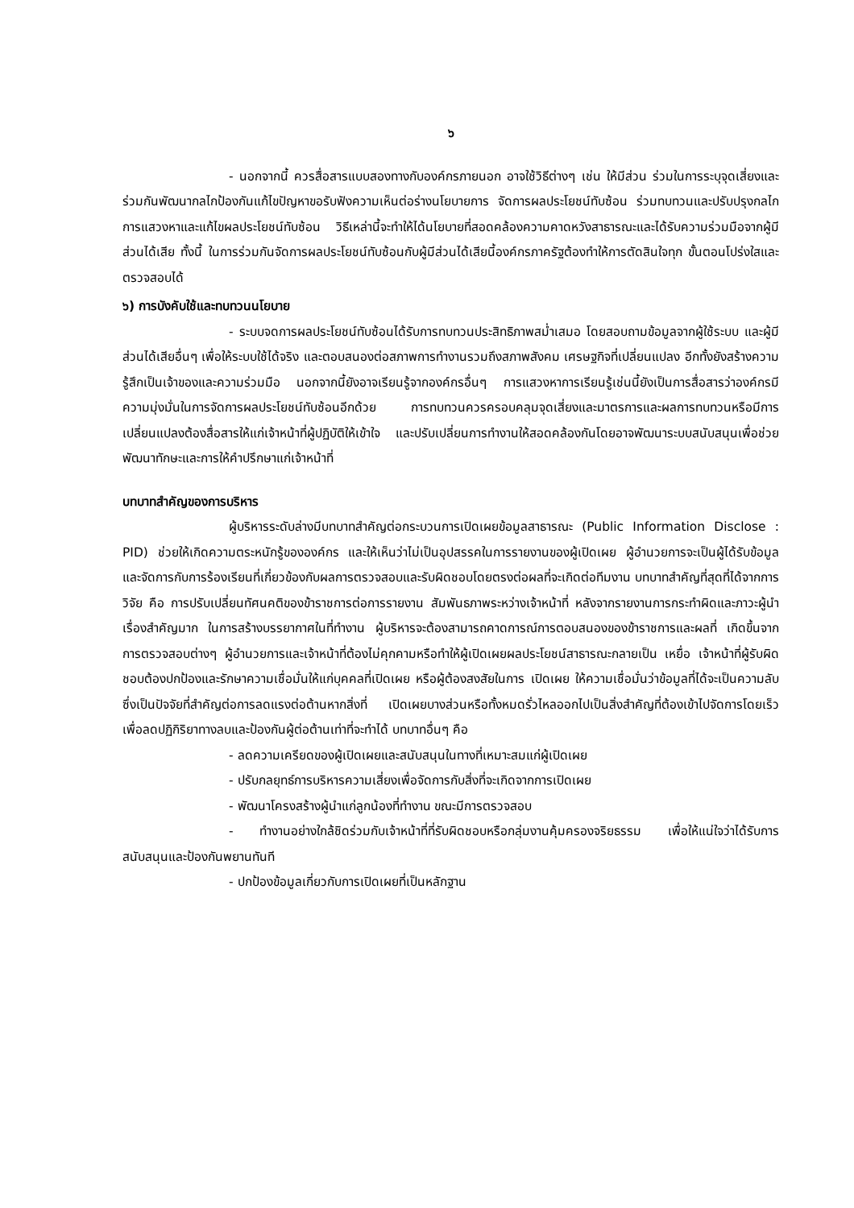๖
- นอกจากนี้ ควรสื่อสารแบบสองทางกับองค์กรภายนอก อาจใช้วิธีต่างๆ เช่น ให้มีส่วน ร่วมในการระบุจุดเสี่ยงและร่วมกันพัฒนากลไกป้องกันแก้ไขปัญหาขอรับฟังความเห็นต่อร่างนโยบายการ จัดการผลประโยชน์ทับซ้อน ร่วมทบทวนและปรับปรุงกลไกการแสวงหาและแก้ไขผลประโยชน์ทับซ้อน วิธีเหล่านี้จะทำให้ได้นโยบายที่สอดคล้องความคาดหวังสาธารณะและได้รับความร่วมมือจากผู้มีส่วนได้เสีย ทั้งนี้ ในการร่วมกันจัดการผลประโยชน์ทับซ้อนกับผู้มีส่วนได้เสียนี้องค์กรภาครัฐต้องทำให้การตัดสินใจทุก ขั้นตอนโปร่งใสและตรวจสอบได้
๖) การบังคับใช้และทบทวนนโยบาย
- ระบบจดการผลประโยชน์ทับซ้อนได้รับการทบทวนประสิทธิภาพสม่ำเสมอ โดยสอบถามข้อมูลจากผู้ใช้ระบบ และผู้มีส่วนได้เสียอื่นๆ เพื่อให้ระบบใช้ได้จริง และตอบสนองต่อสภาพการทำงานรวมถึงสภาพสังคม เศรษฐกิจที่เปลี่ยนแปลง อีกทั้งยังสร้างความรู้สึกเป็นเจ้าของและความร่วมมือ นอกจากนี้ยังอาจเรียนรู้จากองค์กรอื่นๆ การแสวงหาการเรียนรู้เช่นนี้ยังเป็นการสื่อสารว่าองค์กรมีความมุ่งมั่นในการจัดการผลประโยชน์ทับซ้อนอีกด้วย การทบทวนควรครอบคลุมจุดเสี่ยงและมาตรการและผลการทบทวนหรือมีการเปลี่ยนแปลงต้องสื่อสารให้แก่เจ้าหน้าที่ผู้ปฏิบัติให้เข้าใจ และปรับเปลี่ยนการทำงานให้สอดคล้องกันโดยอาจพัฒนาระบบสนับสนุนเพื่อช่วยพัฒนาทักษะและการให้คำปรึกษาแก่เจ้าหน้าที่
บทบาทสำคัญของการบริหาร
ผู้บริหารระดับล่างมีบทบาทสำคัญต่อกระบวนการเปิดเผยข้อมูลสาธารณะ (Public Information Disclose : PID) ช่วยให้เกิดความตระหนักรู้ขององค์กร และให้เห็นว่าไม่เป็นอุปสรรคในการรายงานของผู้เปิดเผย ผู้อำนวยการจะเป็นผู้ได้รับข้อมูลและจัดการกับการร้องเรียนที่เกี่ยวข้องกับผลการตรวจสอบและรับผิดชอบโดยตรงต่อผลที่จะเกิดต่อทีมงาน บทบาทสำคัญที่สุดที่ได้จากการวิจัย คือ การปรับเปลี่ยนทัศนคติของข้าราชการต่อการรายงาน สัมพันธภาพระหว่างเจ้าหน้าที่ หลังจากรายงานการกระทำผิดและภาวะผู้นำเรื่องสำคัญมาก ในการสร้างบรรยากาศในที่ทำงาน ผู้บริหารจะต้องสามารถคาดการณ์การตอบสนองของข้าราชการและผลที่ เกิดขึ้นจากการตรวจสอบต่างๆ ผู้อำนวยการและเจ้าหน้าที่ต้องไม่คุกคามหรือทำให้ผู้เปิดเผยผลประโยชน์สาธารณะกลายเป็น เหยื่อ เจ้าหน้าที่ผู้รับผิดชอบต้องปกป้องและรักษาความเชื่อมั่นให้แก่บุคคลที่เปิดเผย หรือผู้ต้องสงสัยในการ เปิดเผย ให้ความเชื่อมั่นว่าข้อมูลที่ได้จะเป็นความลับซึ่งเป็นปัจจัยที่สำคัญต่อการลดแรงต่อต้านหากสิ่งที่ เปิดเผยบางส่วนหรือทั้งหมดรั่วไหลออกไปเป็นสิ่งสำคัญที่ต้องเข้าไปจัดการโดยเร็ว เพื่อลดปฏิกิริยาทางลบและป้องกันผู้ต่อต้านเท่าที่จะทำได้ บทบาทอื่นๆ คือ
- ลดความเครียดของผู้เปิดเผยและสนับสนุนในทางที่เหมาะสมแก่ผู้เปิดเผย
- ปรับกลยุทธ์การบริหารความเสี่ยงเพื่อจัดการกับสิ่งที่จะเกิดจากการเปิดเผย
- พัฒนาโครงสร้างผู้นำแก่ลูกน้องที่ทำงาน ขณะมีการตรวจสอบ
- ทำงานอย่างใกล้ชิดร่วมกับเจ้าหน้าที่ที่รับผิดชอบหรือกลุ่มงานคุ้มครองจริยธรรม เพื่อให้แน่ใจว่าได้รับการสนับสนุนและป้องกันพยานทันที
- ปกป้องข้อมูลเกี่ยวกับการเปิดเผยที่เป็นหลักฐาน